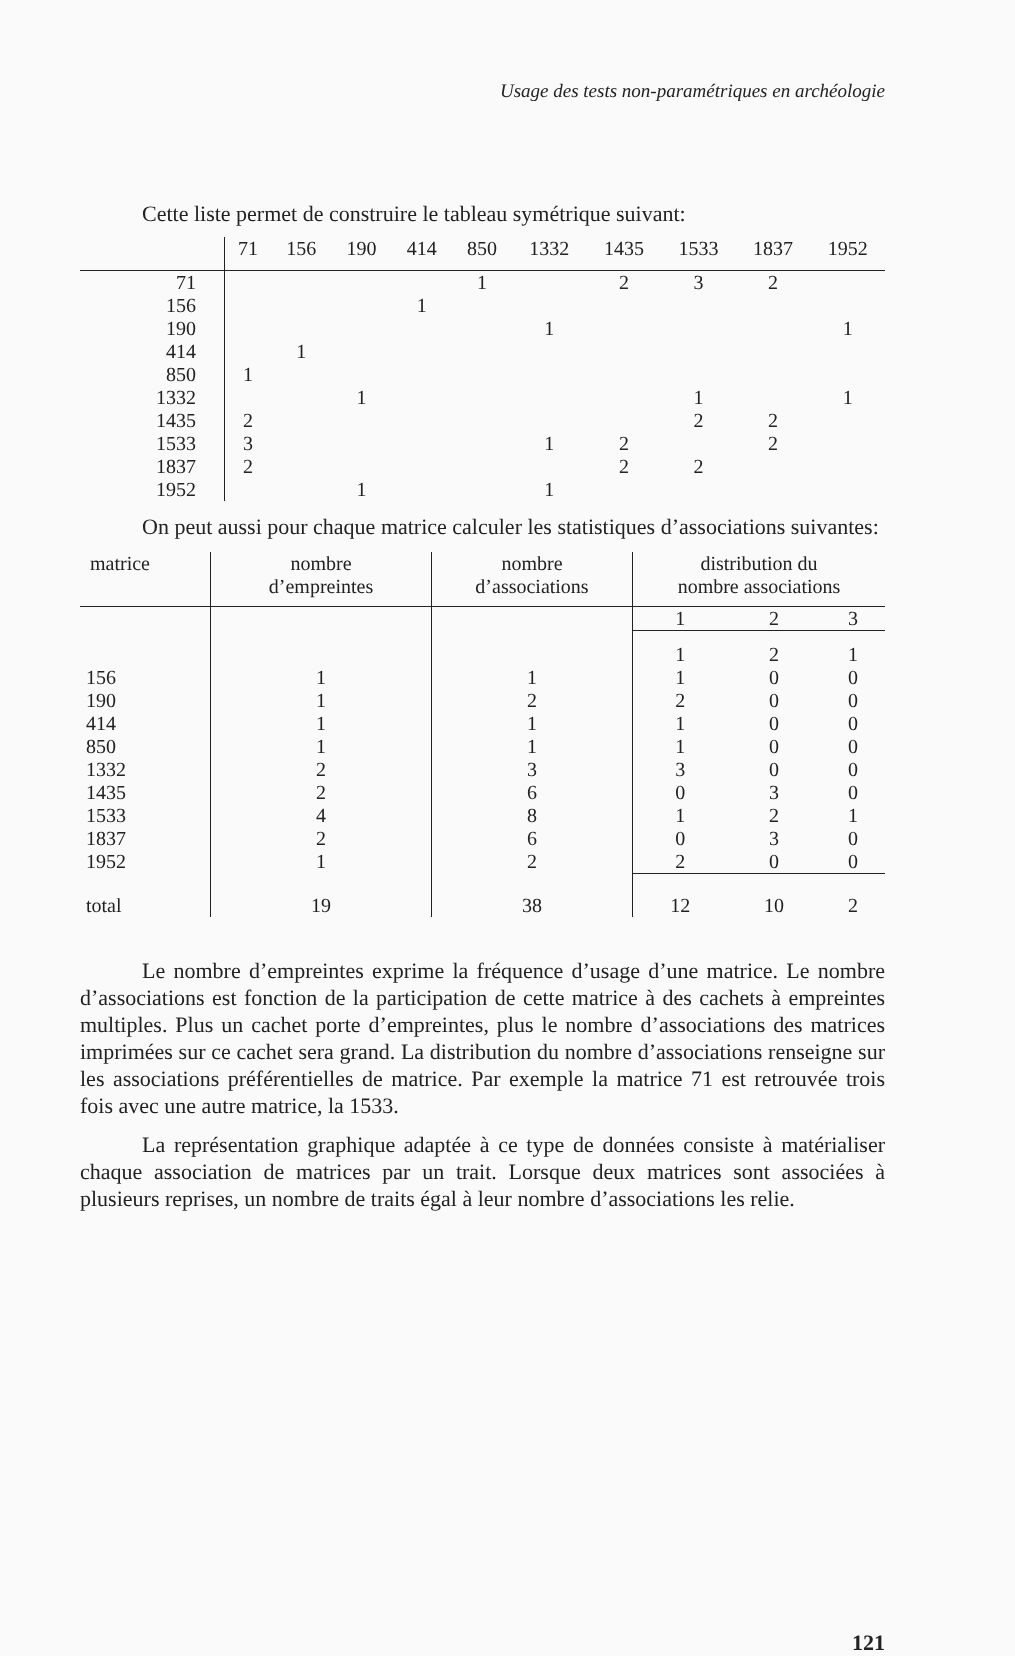Usage des tests non-paramétriques en archéologie
Cette liste permet de construire le tableau symétrique suivant:
| | 71 | 156 | 190 | 414 | 850 | 1332 | 1435 | 1533 | 1837 | 1952 |
| --- | --- | --- | --- | --- | --- | --- | --- | --- | --- | --- |
| 71 | | | | | 1 | | 2 | 3 | 2 | |
| 156 | | | | 1 | | | | | | |
| 190 | | | | | | 1 | | | | 1 |
| 414 | | 1 | | | | | | | | |
| 850 | 1 | | | | | | | | | |
| 1332 | | | 1 | | | | | 1 | | 1 |
| 1435 | 2 | | | | | | | 2 | 2 | |
| 1533 | 3 | | | | | 1 | 2 | | 2 | |
| 1837 | 2 | | | | | | 2 | 2 | | |
| 1952 | | | 1 | | | 1 | | | | |
On peut aussi pour chaque matrice calculer les statistiques d’associations suivantes:
| matrice | nombre d’empreintes | nombre d’associations | distribution du nombre associations | | |
| --- | --- | --- | --- | --- | --- |
| | | | 1 | 2 | 3 |
| | | | 1 | 2 | 1 |
| 156 | 1 | 1 | 1 | 0 | 0 |
| 190 | 1 | 2 | 2 | 0 | 0 |
| 414 | 1 | 1 | 1 | 0 | 0 |
| 850 | 1 | 1 | 1 | 0 | 0 |
| 1332 | 2 | 3 | 3 | 0 | 0 |
| 1435 | 2 | 6 | 0 | 3 | 0 |
| 1533 | 4 | 8 | 1 | 2 | 1 |
| 1837 | 2 | 6 | 0 | 3 | 0 |
| 1952 | 1 | 2 | 2 | 0 | 0 |
| total | 19 | 38 | 12 | 10 | 2 |
Le nombre d’empreintes exprime la fréquence d’usage d’une matrice. Le nombre d’associations est fonction de la participation de cette matrice à des cachets à empreintes multiples. Plus un cachet porte d’empreintes, plus le nombre d’associations des matrices imprimées sur ce cachet sera grand. La distribution du nombre d’associations renseigne sur les associations préférentielles de matrice. Par exemple la matrice 71 est retrouvée trois fois avec une autre matrice, la 1533.
La représentation graphique adaptée à ce type de données consiste à matérialiser chaque association de matrices par un trait. Lorsque deux matrices sont associées à plusieurs reprises, un nombre de traits égal à leur nombre d’associations les relie.
121